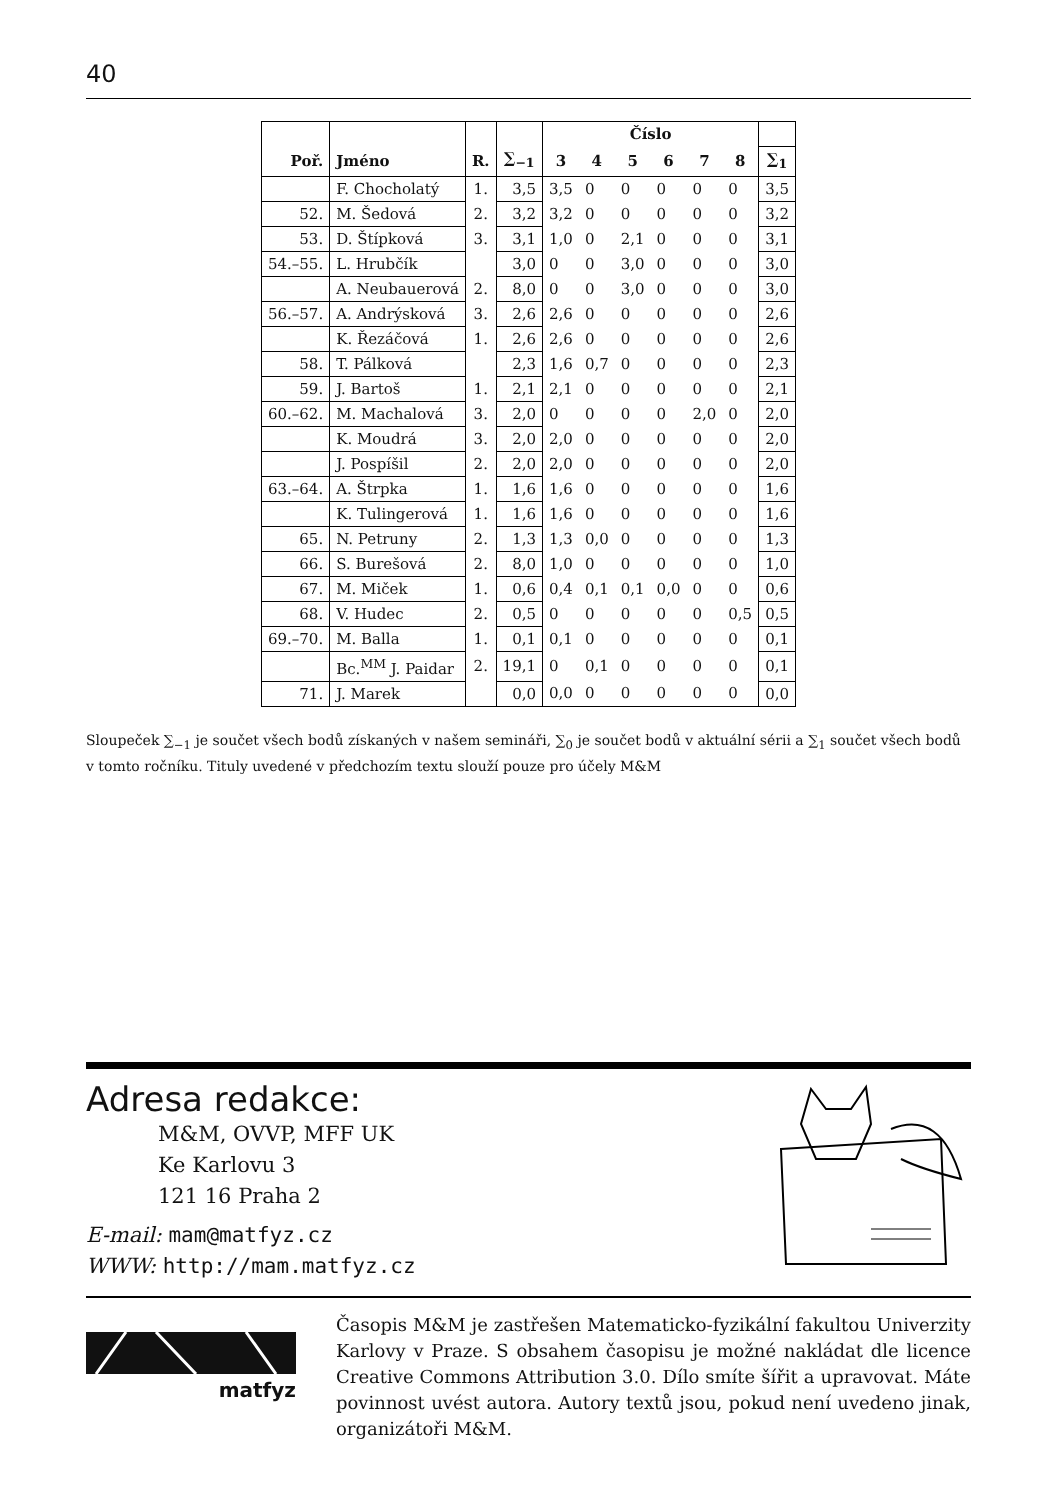40
| | | | | Číslo | | | | | | |
| --- | --- | --- | --- | --- | --- | --- | --- | --- | --- | --- |
| Poř. | Jméno | R. | ∑<sub>−1</sub> | 3 | 4 | 5 | 6 | 7 | 8 | ∑<sub>1</sub> |
| | F. Chocholatý | 1. | 3,5 | 3,5 | 0 | 0 | 0 | 0 | 0 | 3,5 |
| 52. | M. Šedová | 2. | 3,2 | 3,2 | 0 | 0 | 0 | 0 | 0 | 3,2 |
| 53. | D. Štípková | 3. | 3,1 | 1,0 | 0 | 2,1 | 0 | 0 | 0 | 3,1 |
| 54.–55. | L. Hrubčík | | 3,0 | 0 | 0 | 3,0 | 0 | 0 | 0 | 3,0 |
| | A. Neubauerová | 2. | 8,0 | 0 | 0 | 3,0 | 0 | 0 | 0 | 3,0 |
| 56.–57. | A. Andrýsková | 3. | 2,6 | 2,6 | 0 | 0 | 0 | 0 | 0 | 2,6 |
| | K. Řezáčová | 1. | 2,6 | 2,6 | 0 | 0 | 0 | 0 | 0 | 2,6 |
| 58. | T. Pálková | | 2,3 | 1,6 | 0,7 | 0 | 0 | 0 | 0 | 2,3 |
| 59. | J. Bartoš | 1. | 2,1 | 2,1 | 0 | 0 | 0 | 0 | 0 | 2,1 |
| 60.–62. | M. Machalová | 3. | 2,0 | 0 | 0 | 0 | 0 | 2,0 | 0 | 2,0 |
| | K. Moudrá | 3. | 2,0 | 2,0 | 0 | 0 | 0 | 0 | 0 | 2,0 |
| | J. Pospíšil | 2. | 2,0 | 2,0 | 0 | 0 | 0 | 0 | 0 | 2,0 |
| 63.–64. | A. Štrpka | 1. | 1,6 | 1,6 | 0 | 0 | 0 | 0 | 0 | 1,6 |
| | K. Tulingerová | 1. | 1,6 | 1,6 | 0 | 0 | 0 | 0 | 0 | 1,6 |
| 65. | N. Petruny | 2. | 1,3 | 1,3 | 0,0 | 0 | 0 | 0 | 0 | 1,3 |
| 66. | S. Burešová | 2. | 8,0 | 1,0 | 0 | 0 | 0 | 0 | 0 | 1,0 |
| 67. | M. Miček | 1. | 0,6 | 0,4 | 0,1 | 0,1 | 0,0 | 0 | 0 | 0,6 |
| 68. | V. Hudec | 2. | 0,5 | 0 | 0 | 0 | 0 | 0 | 0,5 | 0,5 |
| 69.–70. | M. Balla | 1. | 0,1 | 0,1 | 0 | 0 | 0 | 0 | 0 | 0,1 |
| | Bc.<sup>MM</sup> J. Paidar | 2. | 19,1 | 0 | 0,1 | 0 | 0 | 0 | 0 | 0,1 |
| 71. | J. Marek | | 0,0 | 0,0 | 0 | 0 | 0 | 0 | 0 | 0,0 |
Sloupeček ∑<sub>−1</sub> je součet všech bodů získaných v našem semináři, ∑<sub>0</sub> je součet bodů v aktuální sérii a ∑<sub>1</sub> součet všech bodů v tomto ročníku. Tituly uvedené v předchozím textu slouží pouze pro účely M&M
Adresa redakce:
M&M, OVVP, MFF UK
Ke Karlovu 3
121 16 Praha 2
E-mail: mam@matfyz.cz
WWW: http://mam.matfyz.cz
matfyz
Časopis M&M je zastřešen Matematicko-fyzikální fakultou Univerzity Karlovy v Praze. S obsahem časopisu je možné nakládat dle licence Creative Commons Attribution 3.0. Dílo smíte šířit a upravovat. Máte povinnost uvést autora. Autory textů jsou, pokud není uvedeno jinak, organizátoři M&M.